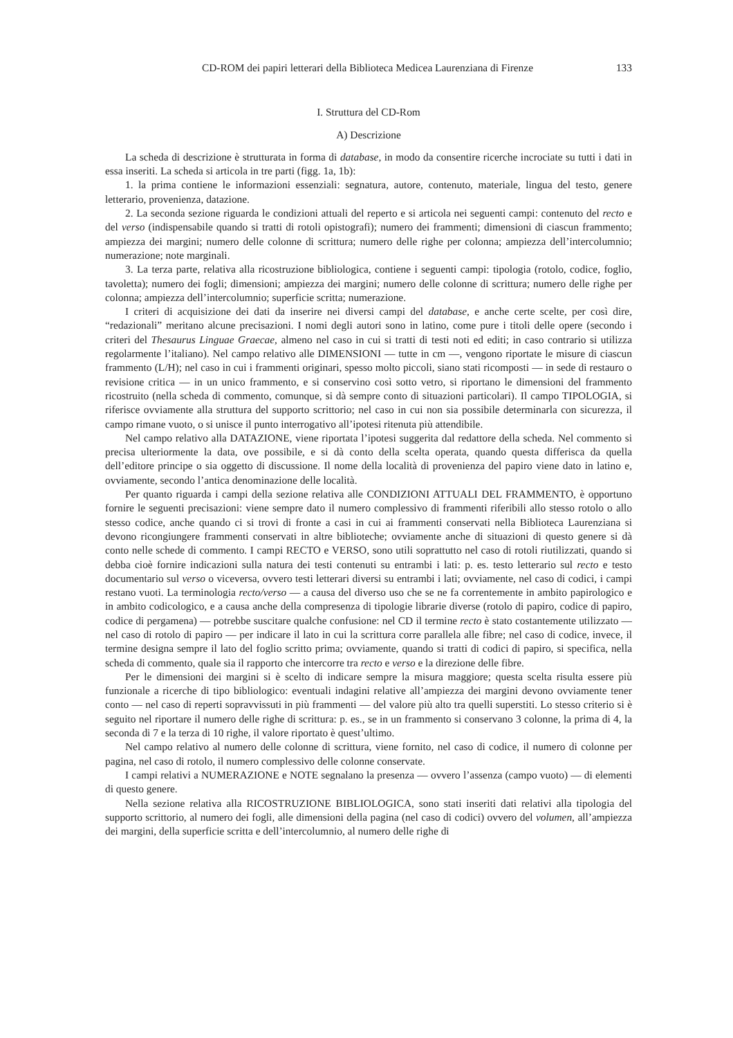CD-ROM dei papiri letterari della Biblioteca Medicea Laurenziana di Firenze 133
I. Struttura del CD-Rom
A) Descrizione
La scheda di descrizione è strutturata in forma di database, in modo da consentire ricerche incrociate su tutti i dati in essa inseriti. La scheda si articola in tre parti (figg. 1a, 1b):
1. la prima contiene le informazioni essenziali: segnatura, autore, contenuto, materiale, lingua del testo, genere letterario, provenienza, datazione.
2. La seconda sezione riguarda le condizioni attuali del reperto e si articola nei seguenti campi: contenuto del recto e del verso (indispensabile quando si tratti di rotoli opistografi); numero dei frammenti; dimensioni di ciascun frammento; ampiezza dei margini; numero delle colonne di scrittura; numero delle righe per colonna; ampiezza dell’intercolumnio; numerazione; note marginali.
3. La terza parte, relativa alla ricostruzione bibliologica, contiene i seguenti campi: tipologia (rotolo, codice, foglio, tavoletta); numero dei fogli; dimensioni; ampiezza dei margini; numero delle colonne di scrittura; numero delle righe per colonna; ampiezza dell’intercolumnio; superficie scritta; numerazione.
I criteri di acquisizione dei dati da inserire nei diversi campi del database, e anche certe scelte, per così dire, “redazionali” meritano alcune precisazioni. I nomi degli autori sono in latino, come pure i titoli delle opere (secondo i criteri del Thesaurus Linguae Graecae, almeno nel caso in cui si tratti di testi noti ed editi; in caso contrario si utilizza regolarmente l’italiano). Nel campo relativo alle DIMENSIONI — tutte in cm —, vengono riportate le misure di ciascun frammento (L/H); nel caso in cui i frammenti originari, spesso molto piccoli, siano stati ricomposti — in sede di restauro o revisione critica — in un unico frammento, e si conservino così sotto vetro, si riportano le dimensioni del frammento ricostruito (nella scheda di commento, comunque, si dà sempre conto di situazioni particolari). Il campo TIPOLOGIA, si riferisce ovviamente alla struttura del supporto scrittorio; nel caso in cui non sia possibile determinarla con sicurezza, il campo rimane vuoto, o si unisce il punto interrogativo all’ipotesi ritenuta più attendibile.
Nel campo relativo alla DATAZIONE, viene riportata l’ipotesi suggerita dal redattore della scheda. Nel commento si precisa ulteriormente la data, ove possibile, e si dà conto della scelta operata, quando questa differisca da quella dell’editore principe o sia oggetto di discussione. Il nome della località di provenienza del papiro viene dato in latino e, ovviamente, secondo l’antica denominazione delle località.
Per quanto riguarda i campi della sezione relativa alle CONDIZIONI ATTUALI DEL FRAMMENTO, è opportuno fornire le seguenti precisazioni: viene sempre dato il numero complessivo di frammenti riferibili allo stesso rotolo o allo stesso codice, anche quando ci si trovi di fronte a casi in cui ai frammenti conservati nella Biblioteca Laurenziana si devono ricongiungere frammenti conservati in altre biblioteche; ovviamente anche di situazioni di questo genere si dà conto nelle schede di commento. I campi RECTO e VERSO, sono utili soprattutto nel caso di rotoli riutilizzati, quando si debba cioè fornire indicazioni sulla natura dei testi contenuti su entrambi i lati: p. es. testo letterario sul recto e testo documentario sul verso o viceversa, ovvero testi letterari diversi su entrambi i lati; ovviamente, nel caso di codici, i campi restano vuoti. La terminologia recto/verso — a causa del diverso uso che se ne fa correntemente in ambito papirologico e in ambito codicologico, e a causa anche della compresenza di tipologie librarie diverse (rotolo di papiro, codice di papiro, codice di pergamena) — potrebbe suscitare qualche confusione: nel CD il termine recto è stato costantemente utilizzato — nel caso di rotolo di papiro — per indicare il lato in cui la scrittura corre parallela alle fibre; nel caso di codice, invece, il termine designa sempre il lato del foglio scritto prima; ovviamente, quando si tratti di codici di papiro, si specifica, nella scheda di commento, quale sia il rapporto che intercorre tra recto e verso e la direzione delle fibre.
Per le dimensioni dei margini si è scelto di indicare sempre la misura maggiore; questa scelta risulta essere più funzionale a ricerche di tipo bibliologico: eventuali indagini relative all’ampiezza dei margini devono ovviamente tener conto — nel caso di reperti sopravvissuti in più frammenti — del valore più alto tra quelli superstiti. Lo stesso criterio si è seguito nel riportare il numero delle righe di scrittura: p. es., se in un frammento si conservano 3 colonne, la prima di 4, la seconda di 7 e la terza di 10 righe, il valore riportato è quest’ultimo.
Nel campo relativo al numero delle colonne di scrittura, viene fornito, nel caso di codice, il numero di colonne per pagina, nel caso di rotolo, il numero complessivo delle colonne conservate.
I campi relativi a NUMERAZIONE e NOTE segnalano la presenza — ovvero l’assenza (campo vuoto) — di elementi di questo genere.
Nella sezione relativa alla RICOSTRUZIONE BIBLIOLOGICA, sono stati inseriti dati relativi alla tipologia del supporto scrittorio, al numero dei fogli, alle dimensioni della pagina (nel caso di codici) ovvero del volumen, all’ampiezza dei margini, della superficie scritta e dell’intercolumnio, al numero delle righe di